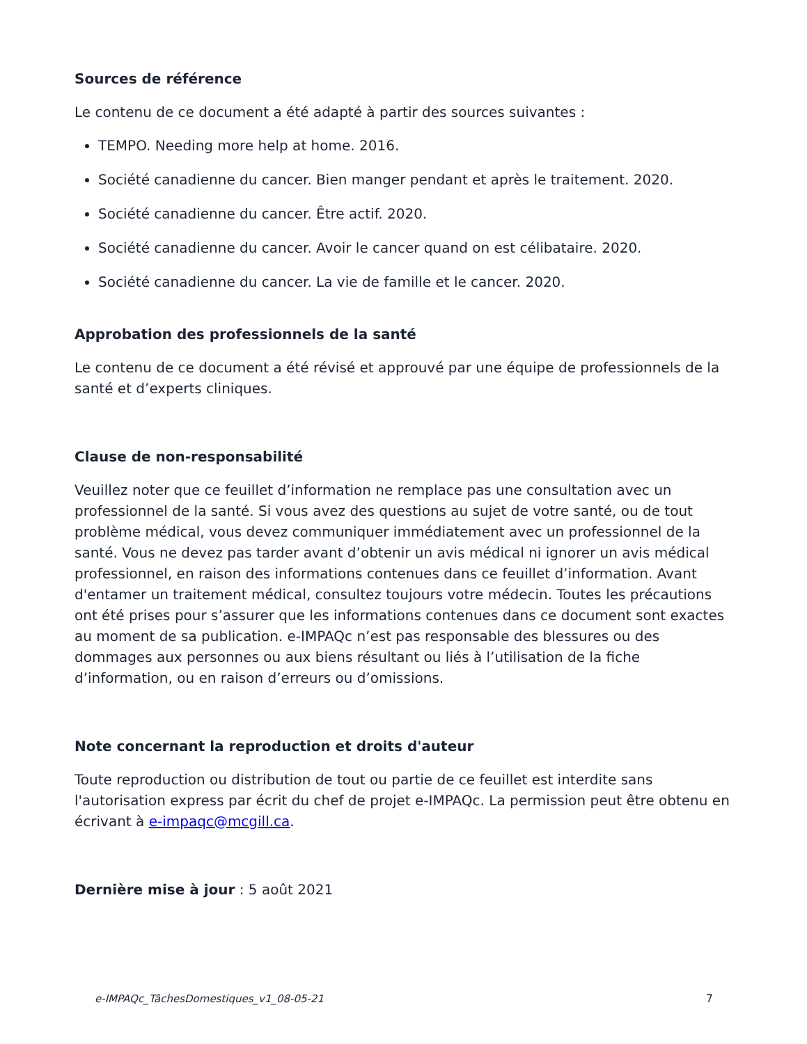Sources de référence
Le contenu de ce document a été adapté à partir des sources suivantes :
TEMPO. Needing more help at home. 2016.
Société canadienne du cancer. Bien manger pendant et après le traitement. 2020.
Société canadienne du cancer. Être actif. 2020.
Société canadienne du cancer. Avoir le cancer quand on est célibataire. 2020.
Société canadienne du cancer. La vie de famille et le cancer. 2020.
Approbation des professionnels de la santé
Le contenu de ce document a été révisé et approuvé par une équipe de professionnels de la santé et d’experts cliniques.
Clause de non-responsabilité
Veuillez noter que ce feuillet d’information ne remplace pas une consultation avec un professionnel de la santé. Si vous avez des questions au sujet de votre santé, ou de tout problème médical, vous devez communiquer immédiatement avec un professionnel de la santé. Vous ne devez pas tarder avant d’obtenir un avis médical ni ignorer un avis médical professionnel, en raison des informations contenues dans ce feuillet d’information. Avant d'entamer un traitement médical, consultez toujours votre médecin. Toutes les précautions ont été prises pour s’assurer que les informations contenues dans ce document sont exactes au moment de sa publication. e-IMPAQc n’est pas responsable des blessures ou des dommages aux personnes ou aux biens résultant ou liés à l’utilisation de la fiche d’information, ou en raison d’erreurs ou d’omissions.
Note concernant la reproduction et droits d'auteur
Toute reproduction ou distribution de tout ou partie de ce feuillet est interdite sans l'autorisation express par écrit du chef de projet e-IMPAQc. La permission peut être obtenu en écrivant à e-impaqc@mcgill.ca.
Dernière mise à jour : 5 août 2021
e-IMPAQc_TâchesDomestiques_v1_08-05-21 7